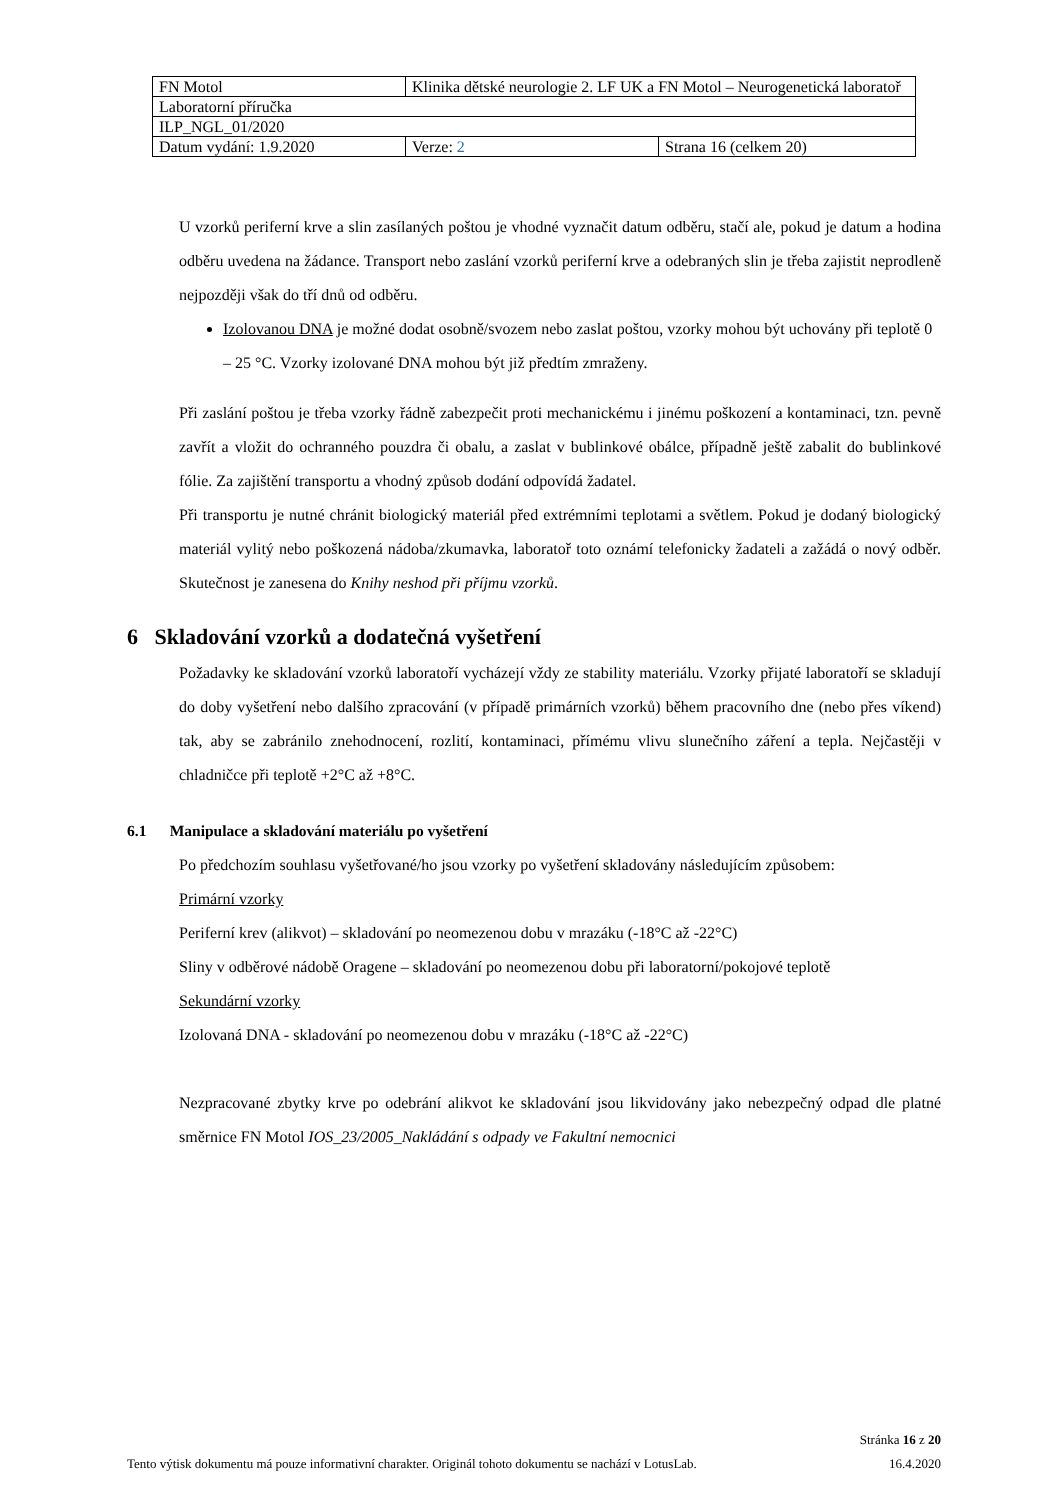| FN Motol | Klinika dětské neurologie 2. LF UK a FN Motol – Neurogenetická laboratoř | |
| Laboratorní příručka | | |
| ILP_NGL_01/2020 | | |
| Datum vydání: 1.9.2020 | Verze: 2 | Strana 16 (celkem 20) |
U vzorků periferní krve a slin zasílaných poštou je vhodné vyznačit datum odběru, stačí ale, pokud je datum a hodina odběru uvedena na žádance. Transport nebo zaslání vzorků periferní krve a odebraných slin je třeba zajistit neprodleně nejpozději však do tří dnů od odběru.
Izolovanou DNA je možné dodat osobně/svozem nebo zaslat poštou, vzorky mohou být uchovány při teplotě 0 – 25 °C. Vzorky izolované DNA mohou být již předtím zmraženy.
Při zaslání poštou je třeba vzorky řádně zabezpečit proti mechanickému i jinému poškození a kontaminaci, tzn. pevně zavřít a vložit do ochranného pouzdra či obalu, a zaslat v bublinkové obálce, případně ještě zabalit do bublinkové fólie. Za zajištění transportu a vhodný způsob dodání odpovídá žadatel.
Při transportu je nutné chránit biologický materiál před extrémními teplotami a světlem. Pokud je dodaný biologický materiál vylitý nebo poškozená nádoba/zkumavka, laboratoř toto oznámí telefonicky žadateli a zažádá o nový odběr. Skutečnost je zanesena do Knihy neshod při příjmu vzorků.
6 Skladování vzorků a dodatečná vyšetření
Požadavky ke skladování vzorků laboratoří vycházejí vždy ze stability materiálu. Vzorky přijaté laboratoří se skladují do doby vyšetření nebo dalšího zpracování (v případě primárních vzorků) během pracovního dne (nebo přes víkend) tak, aby se zabránilo znehodnocení, rozlití, kontaminaci, přímému vlivu slunečního záření a tepla. Nejčastěji v chladničce při teplotě +2°C až +8°C.
6.1 Manipulace a skladování materiálu po vyšetření
Po předchozím souhlasu vyšetřované/ho jsou vzorky po vyšetření skladovány následujícím způsobem:
Primární vzorky
Periferní krev (alikvot) – skladování po neomezenou dobu v mrazáku (-18°C až -22°C)
Sliny v odběrové nádobě Oragene – skladování po neomezenou dobu při laboratorní/pokojové teplotě
Sekundární vzorky
Izolovaná DNA - skladování po neomezenou dobu v mrazáku (-18°C až -22°C)
Nezpracované zbytky krve po odebrání alikvot ke skladování jsou likvidovány jako nebezpečný odpad dle platné směrnice FN Motol IOS_23/2005_Nakládání s odpady ve Fakultní nemocnici
Stránka 16 z 20
Tento výtisk dokumentu má pouze informativní charakter. Originál tohoto dokumentu se nachází v LotusLab. 16.4.2020